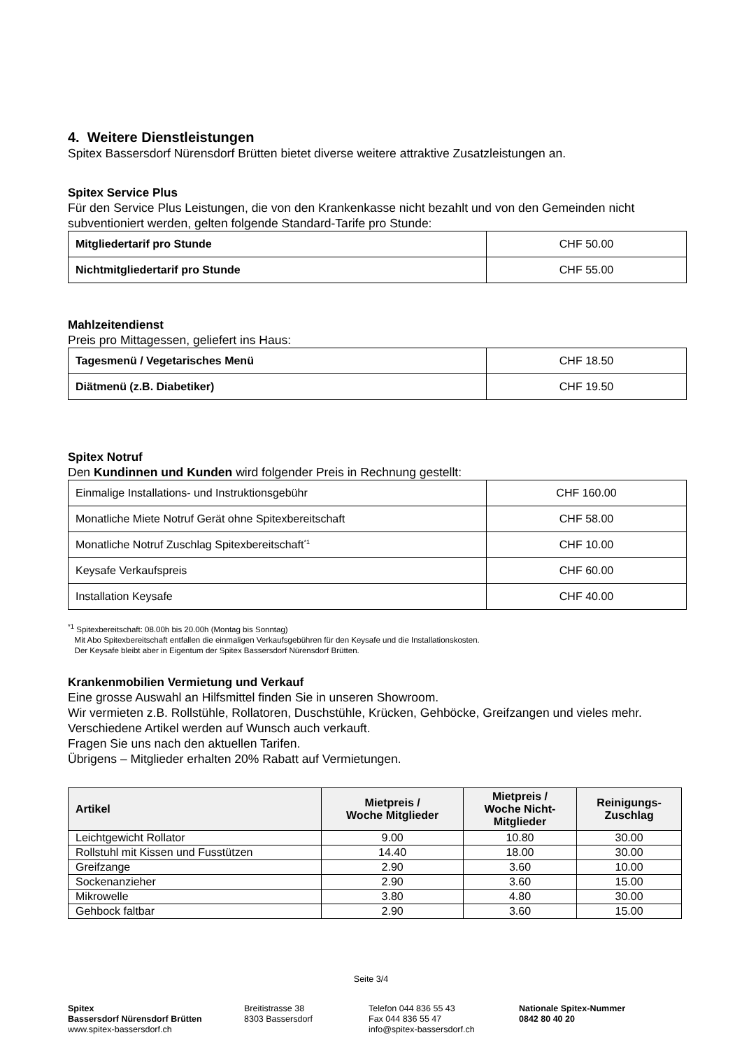4. Weitere Dienstleistungen
Spitex Bassersdorf Nürensdorf Brütten bietet diverse weitere attraktive Zusatzleistungen an.
Spitex Service Plus
Für den Service Plus Leistungen, die von den Krankenkasse nicht bezahlt und von den Gemeinden nicht subventioniert werden, gelten folgende Standard-Tarife pro Stunde:
| Mitgliedertarif pro Stunde | CHF 50.00 |
| Nichtmitgliedertarif pro Stunde | CHF 55.00 |
Mahlzeitendienst
Preis pro Mittagessen, geliefert ins Haus:
| Tagesmenü / Vegetarisches Menü | CHF 18.50 |
| Diätmenü (z.B. Diabetiker) | CHF 19.50 |
Spitex Notruf
Den Kundinnen und Kunden wird folgender Preis in Rechnung gestellt:
| Einmalige Installations- und Instruktionsgebühr | CHF 160.00 |
| Monatliche Miete Notruf Gerät ohne Spitexbereitschaft | CHF 58.00 |
| Monatliche Notruf Zuschlag Spitexbereitschaft<sup>*1</sup> | CHF 10.00 |
| Keysafe Verkaufspreis | CHF 60.00 |
| Installation Keysafe | CHF 40.00 |
<sup>*1</sup> Spitexbereitschaft: 08.00h bis 20.00h (Montag bis Sonntag)
Mit Abo Spitexbereitschaft entfallen die einmaligen Verkaufsgebühren für den Keysafe und die Installationskosten.
Der Keysafe bleibt aber in Eigentum der Spitex Bassersdorf Nürensdorf Brütten.
Krankenmobilien Vermietung und Verkauf
Eine grosse Auswahl an Hilfsmittel finden Sie in unseren Showroom.
Wir vermieten z.B. Rollstühle, Rollatoren, Duschstühle, Krücken, Gehböcke, Greifzangen und vieles mehr. Verschiedene Artikel werden auf Wunsch auch verkauft.
Fragen Sie uns nach den aktuellen Tarifen.
Übrigens – Mitglieder erhalten 20% Rabatt auf Vermietungen.
| Artikel | Mietpreis / Woche Mitglieder | Mietpreis / Woche Nicht- Mitglieder | Reinigungs- Zuschlag |
| --- | --- | --- | --- |
| Leichtgewicht Rollator | 9.00 | 10.80 | 30.00 |
| Rollstuhl mit Kissen und Fusstützen | 14.40 | 18.00 | 30.00 |
| Greifzange | 2.90 | 3.60 | 10.00 |
| Sockenanzieher | 2.90 | 3.60 | 15.00 |
| Mikrowelle | 3.80 | 4.80 | 30.00 |
| Gehbock faltbar | 2.90 | 3.60 | 15.00 |
Seite 3/4
Spitex
Bassersdorf Nürensdorf Brütten
www.spitex-bassersdorf.ch
Breitistrasse 38
8303 Bassersdorf
Telefon 044 836 55 43
Fax 044 836 55 47
info@spitex-bassersdorf.ch
Nationale Spitex-Nummer
0842 80 40 20